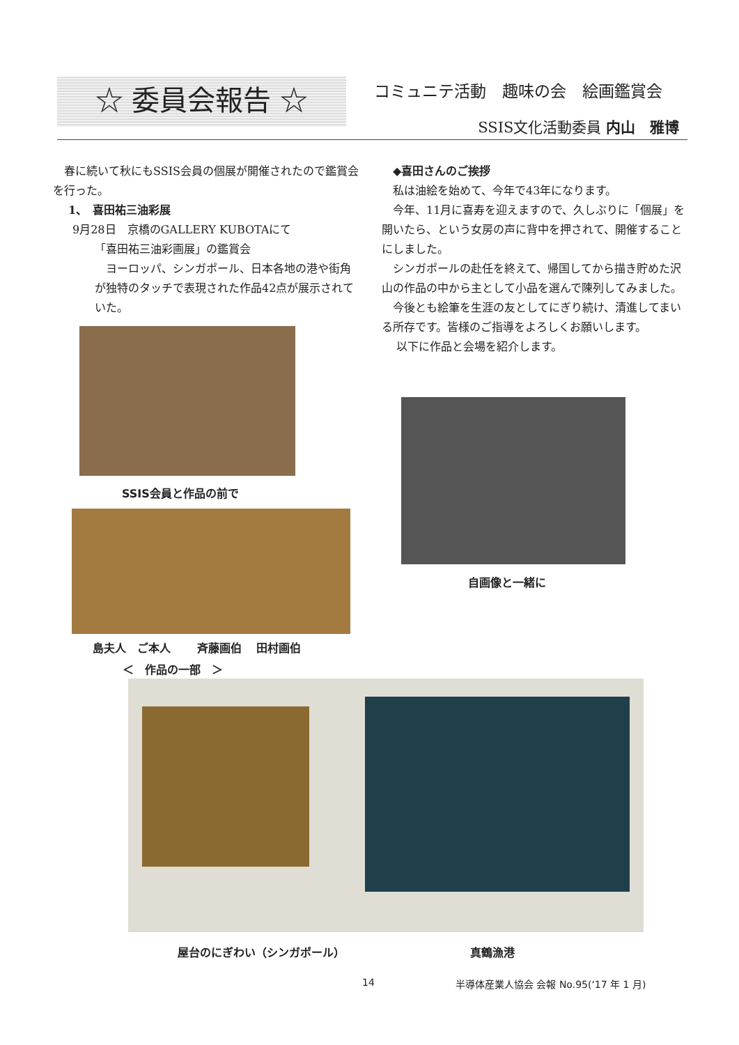☆ 委員会報告 ☆ コミュニテ活動　趣味の会　絵画鑑賞会
SSIS文化活動委員 内山　雅博
　春に続いて秋にもSSIS会員の個展が開催されたので鑑賞会を行った。
1、　喜田祐三油彩展
9月28日　京橋のGALLERY KUBOTAにて
「喜田祐三油彩画展」の鑑賞会
　ヨーロッパ、シンガポール、日本各地の港や街角が独特のタッチで表現された作品42点が展示されていた。
　◆喜田さんのご挨拶
　私は油絵を始めて、今年で43年になります。
　今年、11月に喜寿を迎えますので、久しぶりに「個展」を開いたら、という女房の声に背中を押されて、開催することにしました。
　シンガポールの赴任を終えて、帰国してから描き貯めた沢山の作品の中から主として小品を選んで陳列してみました。
　今後とも絵筆を生涯の友としてにぎり続け、清進してまいる所存です。皆様のご指導をよろしくお願いします。
　 以下に作品と会場を紹介します。
SSIS会員と作品の前で
島夫人　ご本人　　 斉藤画伯　 田村画伯
＜　作品の一部　＞
自画像と一緒に
屋台のにぎわい（シンガポール） 真鶴漁港
14
半導体産業人協会 会報 No.95(‘17 年 1 月)